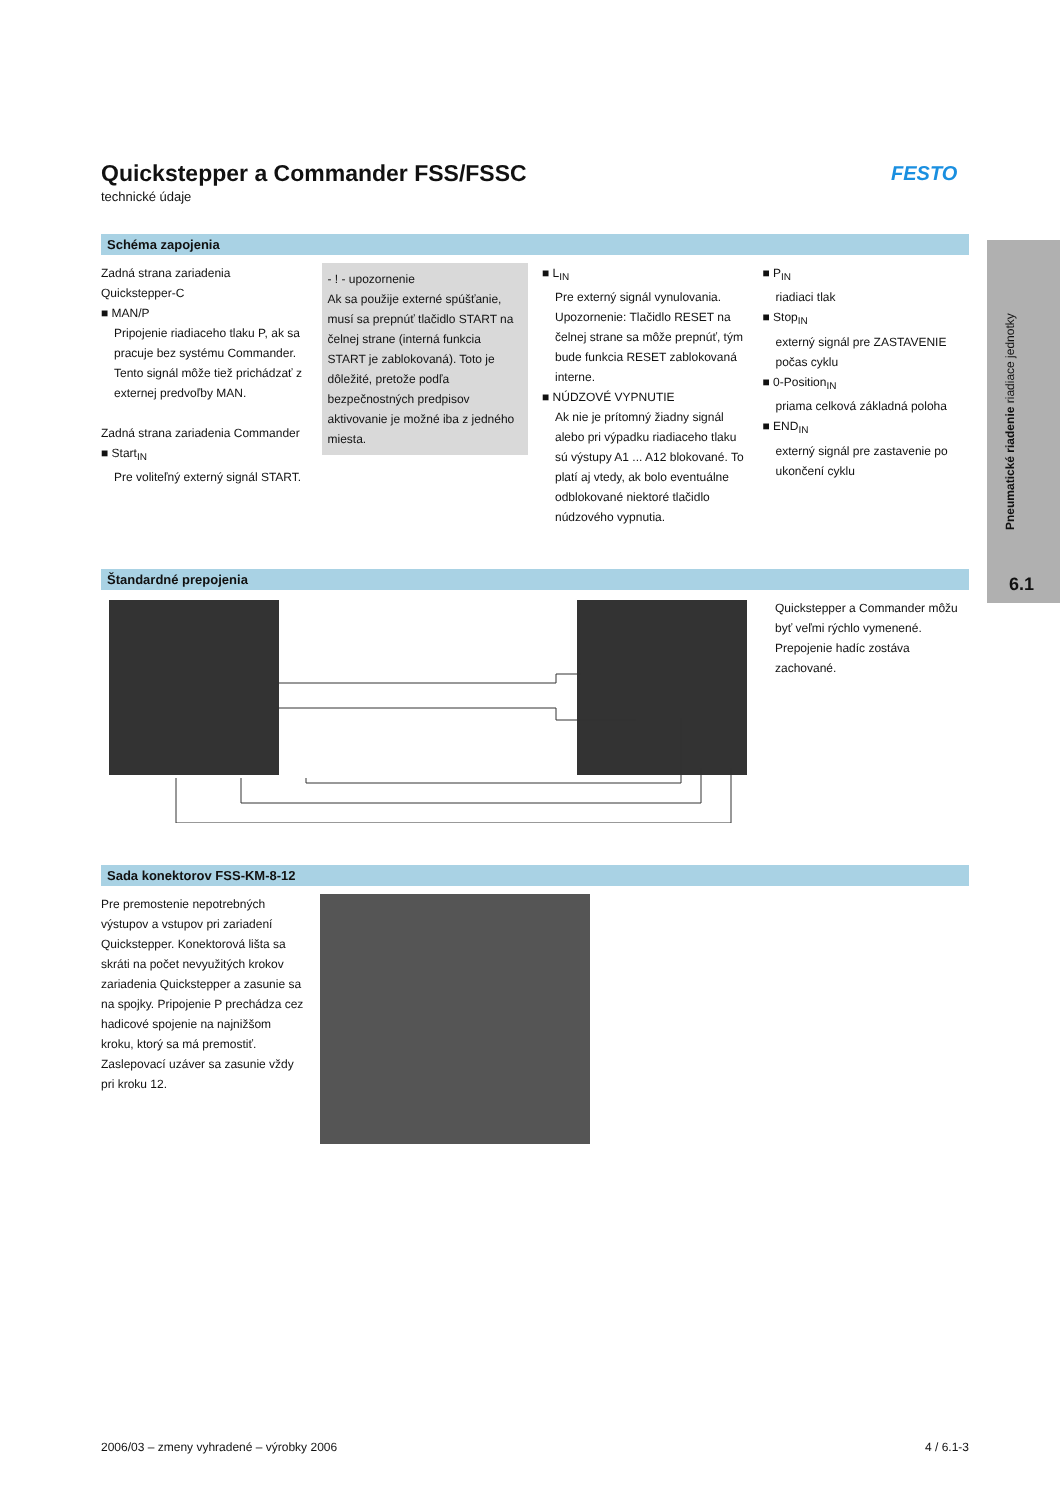FESTO
Pneumatické riadenie riadiace jednotky
6.1
Quickstepper a Commander FSS/FSSC
technické údaje
Schéma zapojenia
Zadná strana zariadenia
Quickstepper-C
■ MAN/P
Pripojenie riadiaceho tlaku P, ak sa pracuje bez systému Commander. Tento signál môže tiež prichádzať z externej predvoľby MAN.
Zadná strana zariadenia Commander
■ Start<sub>IN</sub>
Pre voliteľný externý signál START.
- ! - upozornenie
Ak sa použije externé spúšťanie, musí sa prepnúť tlačidlo START na čelnej strane (interná funkcia START je zablokovaná). Toto je dôležité, pretože podľa bezpečnostných predpisov aktivovanie je možné iba z jedného miesta.
■ L<sub>IN</sub>
Pre externý signál vynulovania. Upozornenie: Tlačidlo RESET na čelnej strane sa môže prepnúť, tým bude funkcia RESET zablokovaná interne.
■ NÚDZOVÉ VYPNUTIE
Ak nie je prítomný žiadny signál alebo pri výpadku riadiaceho tlaku sú výstupy A1 ... A12 blokované. To platí aj vtedy, ak bolo eventuálne odblokované niektoré tlačidlo núdzového vypnutia.
■ P<sub>IN</sub>
riadiaci tlak
■ Stop<sub>IN</sub>
externý signál pre ZASTAVENIE počas cyklu
■ 0-Position<sub>IN</sub>
priama celková základná poloha
■ END<sub>IN</sub>
externý signál pre zastavenie po ukončení cyklu
Štandardné prepojenia
Quickstepper a Commander môžu byť veľmi rýchlo vymenené. Prepojenie hadíc zostáva zachované.
Sada konektorov FSS-KM-8-12
Pre premostenie nepotrebných výstupov a vstupov pri zariadení Quickstepper. Konektorová lišta sa skráti na počet nevyužitých krokov zariadenia Quickstepper a zasunie sa na spojky. Pripojenie P prechádza cez hadicové spojenie na najnižšom kroku, ktorý sa má premostiť. Zaslepovací uzáver sa zasunie vždy pri kroku 12.
2006/03 – zmeny vyhradené – výrobky 2006 4 / 6.1-3